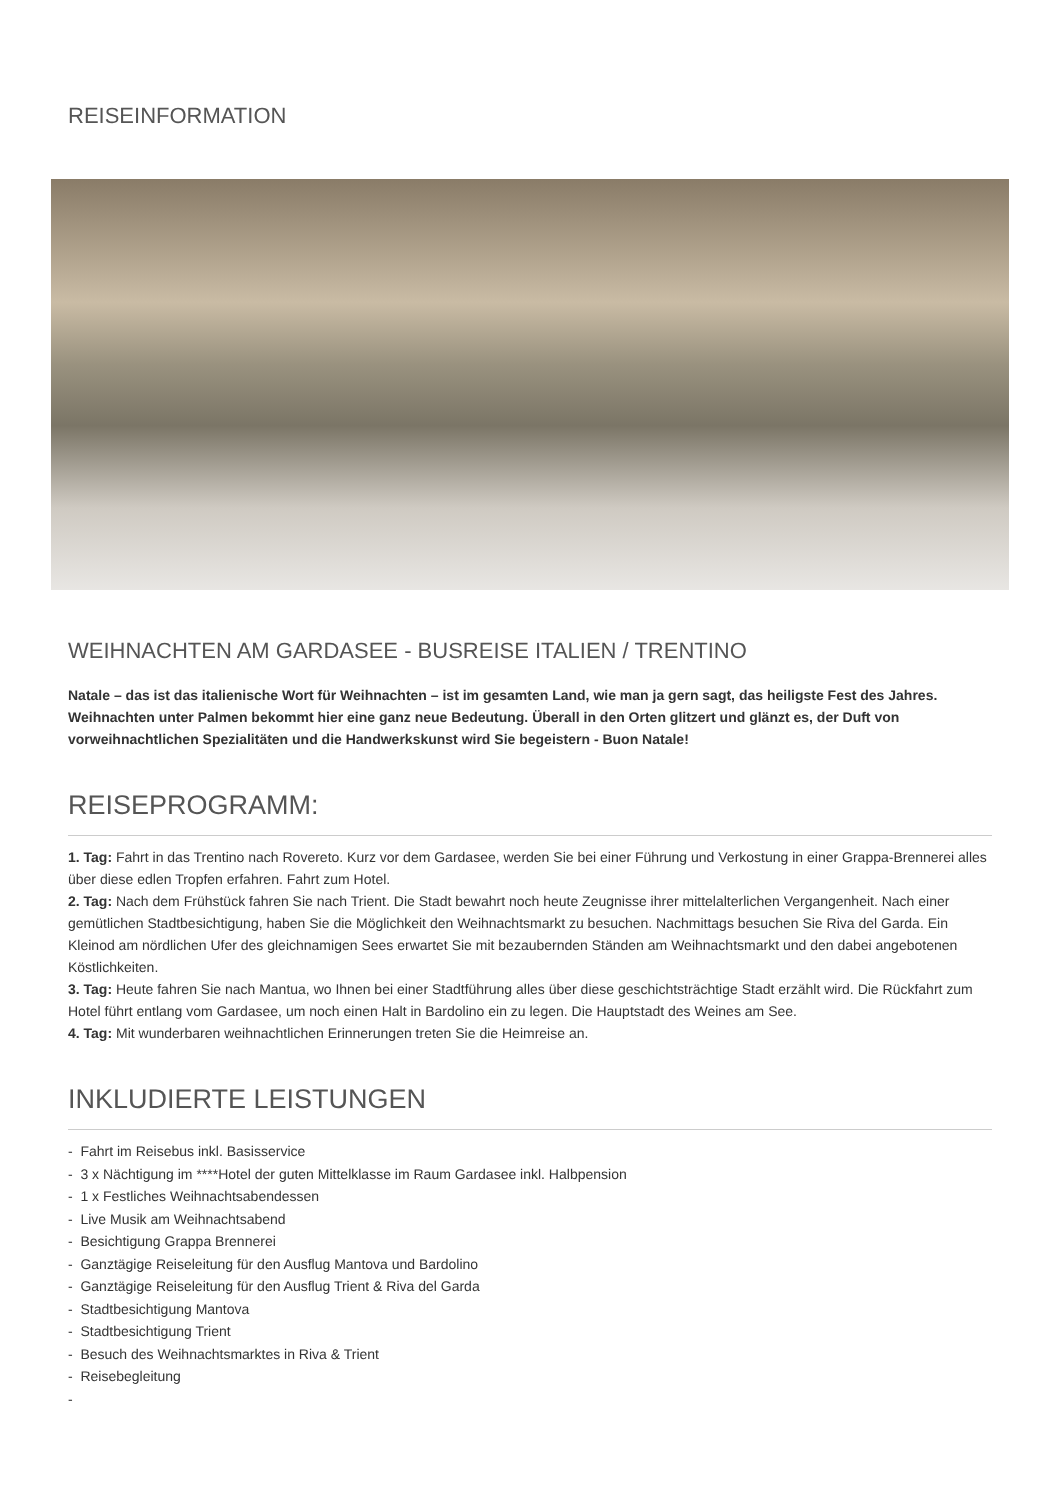REISEINFORMATION
WEIHNACHTEN AM GARDASEE - BUSREISE ITALIEN / TRENTINO
Natale – das ist das italienische Wort für Weihnachten – ist im gesamten Land, wie man ja gern sagt, das heiligste Fest des Jahres. Weihnachten unter Palmen bekommt hier eine ganz neue Bedeutung. Überall in den Orten glitzert und glänzt es, der Duft von vorweihnachtlichen Spezialitäten und die Handwerkskunst wird Sie begeistern - Buon Natale!
REISEPROGRAMM:
1. Tag: Fahrt in das Trentino nach Rovereto. Kurz vor dem Gardasee, werden Sie bei einer Führung und Verkostung in einer Grappa-Brennerei alles über diese edlen Tropfen erfahren. Fahrt zum Hotel.
2. Tag: Nach dem Frühstück fahren Sie nach Trient. Die Stadt bewahrt noch heute Zeugnisse ihrer mittelalterlichen Vergangenheit. Nach einer gemütlichen Stadtbesichtigung, haben Sie die Möglichkeit den Weihnachtsmarkt zu besuchen. Nachmittags besuchen Sie Riva del Garda. Ein Kleinod am nördlichen Ufer des gleichnamigen Sees erwartet Sie mit bezaubernden Ständen am Weihnachtsmarkt und den dabei angebotenen Köstlichkeiten.
3. Tag: Heute fahren Sie nach Mantua, wo Ihnen bei einer Stadtführung alles über diese geschichtsträchtige Stadt erzählt wird. Die Rückfahrt zum Hotel führt entlang vom Gardasee, um noch einen Halt in Bardolino ein zu legen. Die Hauptstadt des Weines am See.
4. Tag: Mit wunderbaren weihnachtlichen Erinnerungen treten Sie die Heimreise an.
INKLUDIERTE LEISTUNGEN
- Fahrt im Reisebus inkl. Basisservice
- 3 x Nächtigung im ****Hotel der guten Mittelklasse im Raum Gardasee inkl. Halbpension
- 1 x Festliches Weihnachtsabendessen
- Live Musik am Weihnachtsabend
- Besichtigung Grappa Brennerei
- Ganztägige Reiseleitung für den Ausflug Mantova und Bardolino
- Ganztägige Reiseleitung für den Ausflug Trient & Riva del Garda
- Stadtbesichtigung Mantova
- Stadtbesichtigung Trient
- Besuch des Weihnachtsmarktes in Riva & Trient
- Reisebegleitung
-